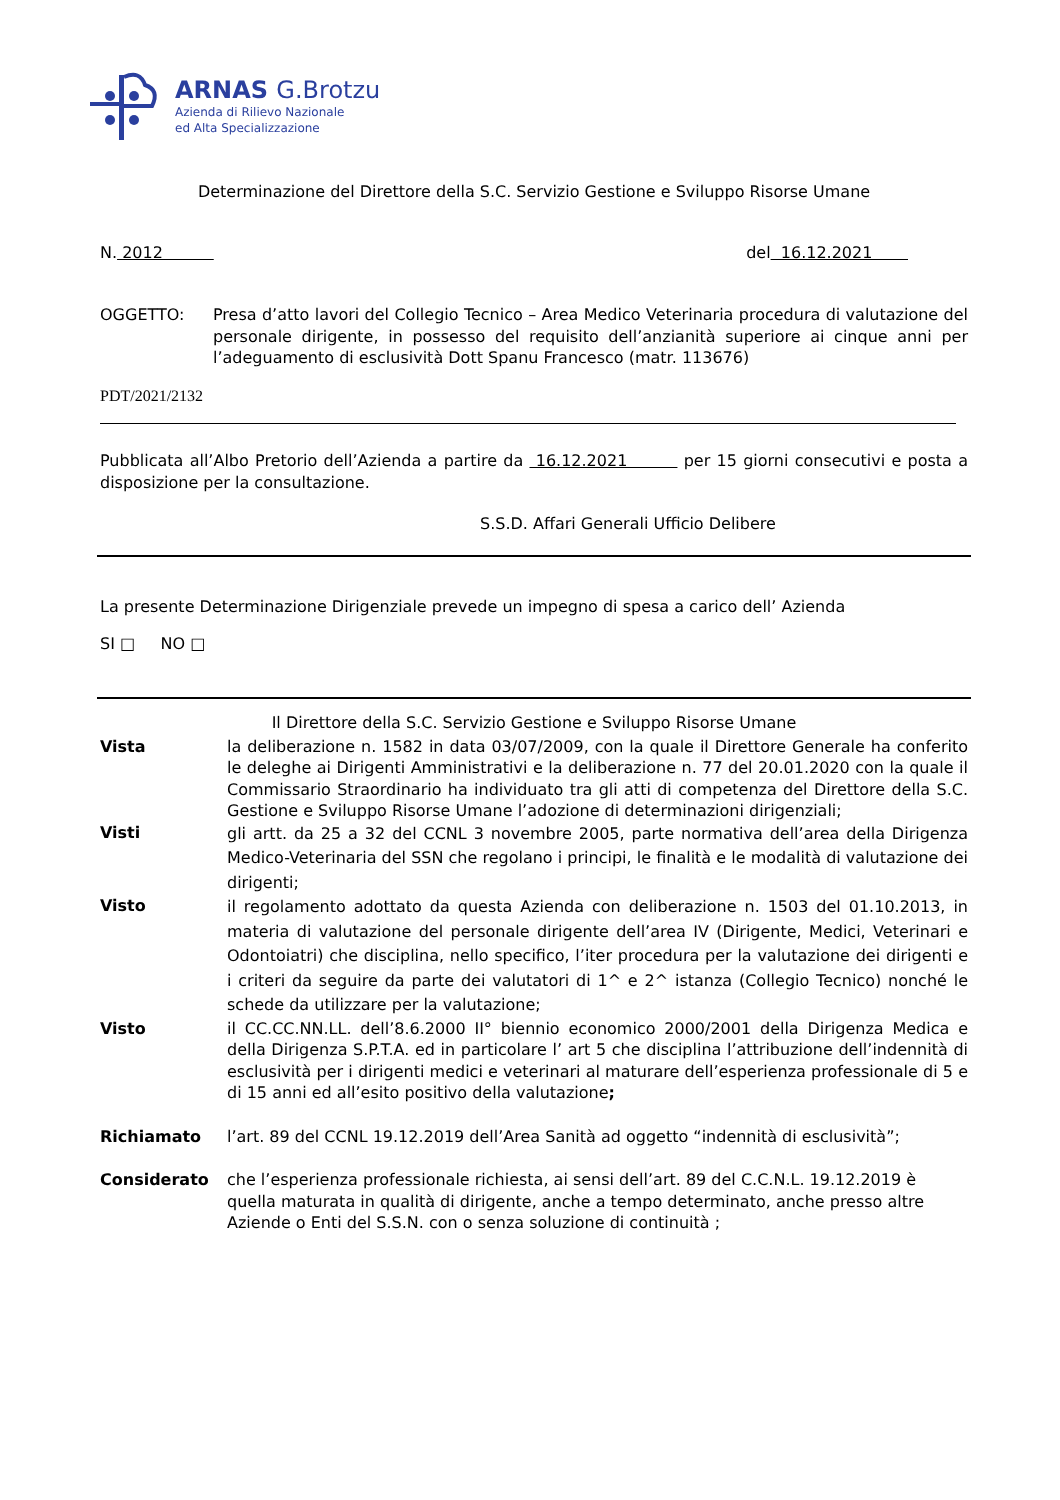ARNAS G.Brotzu
Azienda di Rilievo Nazionale
ed Alta Specializzazione
Determinazione del Direttore della S.C. Servizio Gestione e Sviluppo Risorse Umane
N. 2012 del 16.12.2021
OGGETTO: Presa d’atto lavori del Collegio Tecnico – Area Medico Veterinaria procedura di valutazione del personale dirigente, in possesso del requisito dell’anzianità superiore ai cinque anni per l’adeguamento di esclusività Dott Spanu Francesco (matr. 113676)
PDT/2021/2132
Pubblicata all’Albo Pretorio dell’Azienda a partire da 16.12.2021 per 15 giorni consecutivi e posta a disposizione per la consultazione.
S.S.D. Affari Generali Ufficio Delibere
La presente Determinazione Dirigenziale prevede un impegno di spesa a carico dell’ Azienda
SI □ NO □
Il Direttore della S.C. Servizio Gestione e Sviluppo Risorse Umane
Vista
la deliberazione n. 1582 in data 03/07/2009, con la quale il Direttore Generale ha conferito le deleghe ai Dirigenti Amministrativi e la deliberazione n. 77 del 20.01.2020 con la quale il Commissario Straordinario ha individuato tra gli atti di competenza del Direttore della S.C. Gestione e Sviluppo Risorse Umane l’adozione di determinazioni dirigenziali;
Visti
gli artt. da 25 a 32 del CCNL 3 novembre 2005, parte normativa dell’area della Dirigenza Medico-Veterinaria del SSN che regolano i principi, le finalità e le modalità di valutazione dei dirigenti;
Visto
il regolamento adottato da questa Azienda con deliberazione n. 1503 del 01.10.2013, in materia di valutazione del personale dirigente dell’area IV (Dirigente, Medici, Veterinari e Odontoiatri) che disciplina, nello specifico, l’iter procedura per la valutazione dei dirigenti e i criteri da seguire da parte dei valutatori di 1^ e 2^ istanza (Collegio Tecnico) nonché le schede da utilizzare per la valutazione;
Visto
il CC.CC.NN.LL. dell’8.6.2000 II° biennio economico 2000/2001 della Dirigenza Medica e della Dirigenza S.P.T.A. ed in particolare l’ art 5 che disciplina l’attribuzione dell’indennità di esclusività per i dirigenti medici e veterinari al maturare dell’esperienza professionale di 5 e di 15 anni ed all’esito positivo della valutazione;
Richiamato
l’art. 89 del CCNL 19.12.2019 dell’Area Sanità ad oggetto “indennità di esclusività”;
Considerato
che l’esperienza professionale richiesta, ai sensi dell’art. 89 del C.C.N.L. 19.12.2019 è quella maturata in qualità di dirigente, anche a tempo determinato, anche presso altre Aziende o Enti del S.S.N. con o senza soluzione di continuità ;